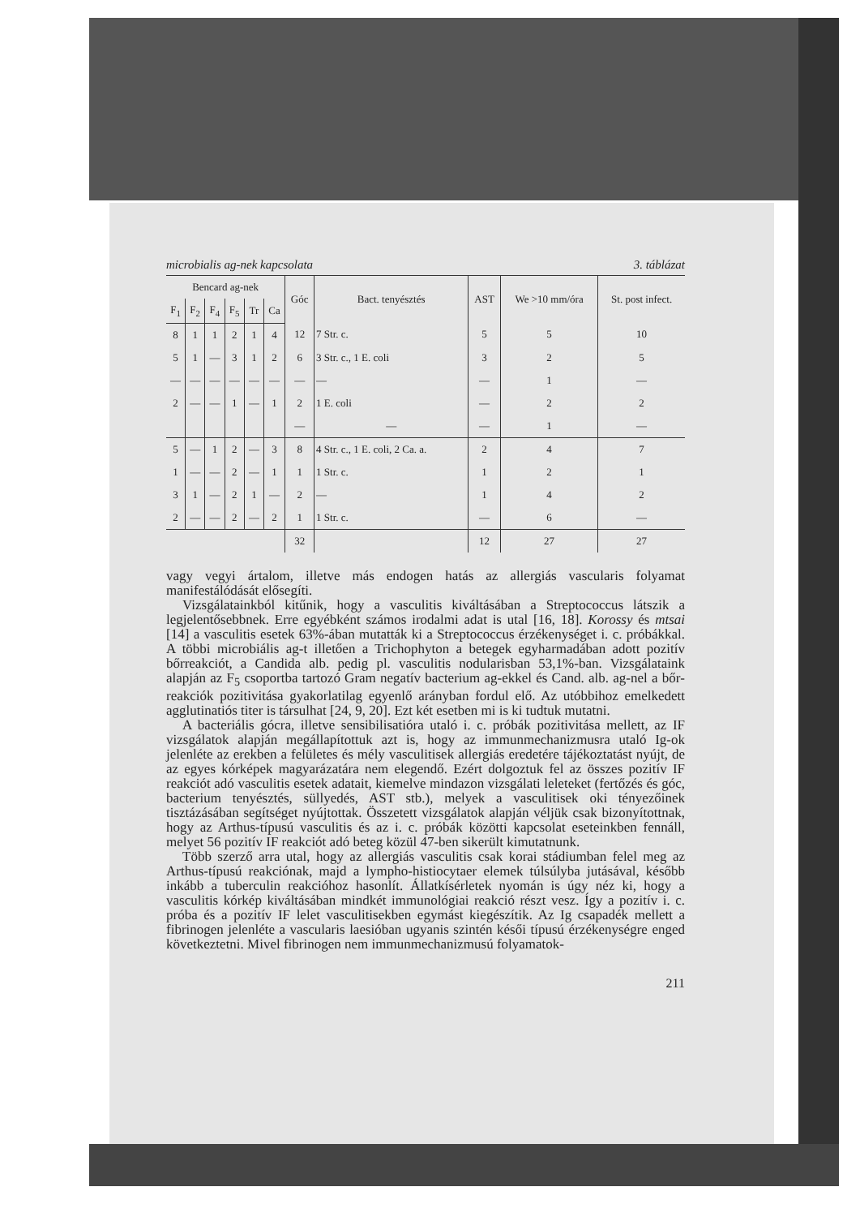microbialis ag-nek kapcsolata 3. táblázat
| Bencard ag-nek | | | | | | Góc | Bact. tenyésztés | AST | We >10 mm/óra | St. post infect. |
| --- | --- | --- | --- | --- | --- | --- | --- | --- | --- | --- |
| F<sub>1</sub> | F<sub>2</sub> | F<sub>4</sub> | F<sub>5</sub> | Tr | Ca | | | | | |
| 8 | 1 | 1 | 2 | 1 | 4 | 12 | 7 Str. c. | 5 | 5 | 10 |
| 5 | 1 | — | 3 | 1 | 2 | 6 | 3 Str. c., 1 E. coli | 3 | 2 | 5 |
| — | — | — | — | — | — | — | — | — | 1 | — |
| 2 | — | — | 1 | — | 1 | 2 | 1 E. coli | — | 2 | 2 |
| | | | | | | — | — | — | 1 | — |
| 5 | — | 1 | 2 | — | 3 | 8 | 4 Str. c., 1 E. coli, 2 Ca. a. | 2 | 4 | 7 |
| 1 | — | — | 2 | — | 1 | 1 | 1 Str. c. | 1 | 2 | 1 |
| 3 | 1 | — | 2 | 1 | — | 2 | — | 1 | 4 | 2 |
| 2 | — | — | 2 | — | 2 | 1 | 1 Str. c. | — | 6 | — |
| | | | | | | 32 | | 12 | 27 | 27 |
vagy vegyi ártalom, illetve más endogen hatás az allergiás vascularis folyamat manifestálódását elősegíti.
Vizsgálatainkból kitűnik, hogy a vasculitis kiváltásában a Streptococcus látszik a legjelentősebbnek. Erre egyébként számos irodalmi adat is utal [16, 18]. Korossy és mtsai [14] a vasculitis esetek 63%-ában mutatták ki a Streptococcus érzékenységet i. c. próbákkal. A többi microbiális ag-t illetően a Trichophyton a betegek egyharmadában adott pozitív bőrreakciót, a Candida alb. pedig pl. vasculitis nodularisban 53,1%-ban. Vizsgálataink alapján az F<sub>5</sub> csoportba tartozó Gram negatív bacterium ag-ekkel és Cand. alb. ag-nel a bőr­reakciók pozitivitása gyakorlatilag egyenlő arányban fordul elő. Az utóbbihoz emelkedett agglutinatiós titer is társulhat [24, 9, 20]. Ezt két esetben mi is ki tudtuk mutatni.
A bacteriális gócra, illetve sensibilisatióra utaló i. c. próbák pozitivitása mellett, az IF vizsgálatok alapján megállapítottuk azt is, hogy az immun­mechanizmusra utaló Ig-ok jelenléte az erekben a felületes és mély vasculitisek allergiás eredetére tájékoztatást nyújt, de az egyes kórképek magyarázatára nem elegendő. Ezért dolgoztuk fel az összes pozitív IF reakciót adó vasculitis esetek adatait, kiemelve mindazon vizsgálati leleteket (fertőzés és góc, bac­terium tenyésztés, süllyedés, AST stb.), melyek a vasculitisek oki tényezőinek tisztázásában segítséget nyújtottak. Összetett vizsgálatok alapján véljük csak bizonyítottnak, hogy az Arthus-típusú vasculitis és az i. c. próbák közötti kapcsolat eseteinkben fennáll, melyet 56 pozitív IF reakciót adó beteg közül 47-ben sikerült kimutatnunk.
Több szerző arra utal, hogy az allergiás vasculitis csak korai stádiumban felel meg az Arthus-típusú reakciónak, majd a lympho-histiocytaer elemek túlsúlyba jutásával, később inkább a tuberculin reakcióhoz hasonlít. Állat­kísérletek nyomán is úgy néz ki, hogy a vasculitis kórkép kiváltásában mind­két immunológiai reakció részt vesz. Így a pozitív i. c. próba és a pozitív IF lelet vasculitisekben egymást kiegészítik. Az Ig csapadék mellett a fibrinogen jelenléte a vascularis laesióban ugyanis szintén késői típusú érzékenységre enged következtetni. Mivel fibrinogen nem immunmechanizmusú folyamatok-
211